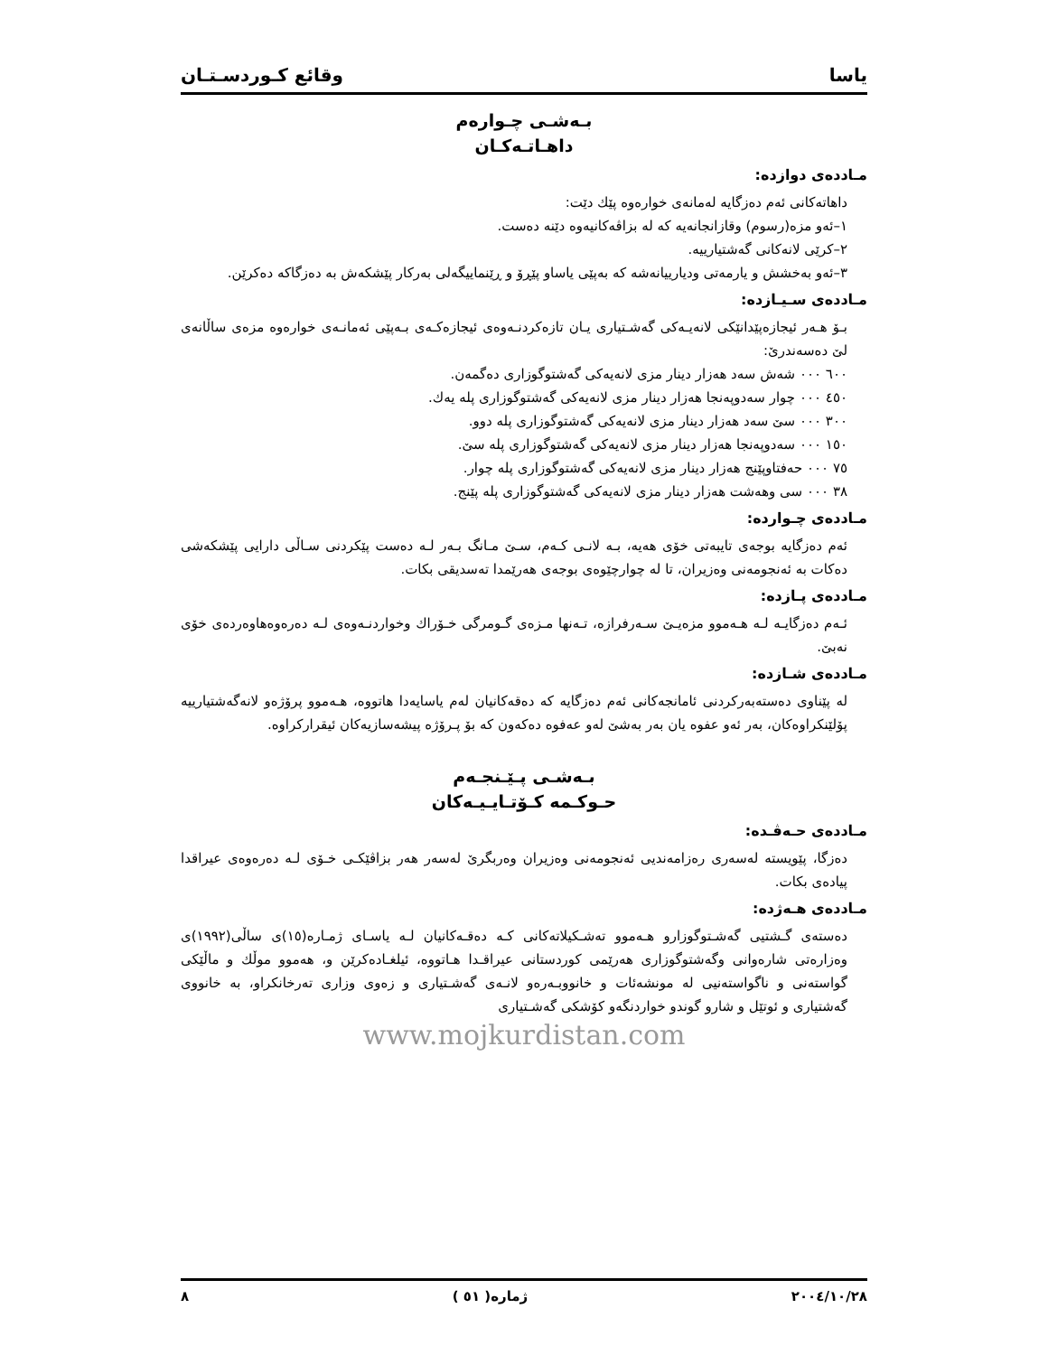یاسا وقائع کـوردسـتـان
بـەشـی چـوارەم
داهـاتـەکـان
مـاددەی دوازدە:
داهاتەکانی ئەم دەزگایە لەمانەی خوارەوە پێك دێت:
١–ئەو مزە(رسوم) وقازانجانەیە کە لە بزاڤەکانیەوە دێنە دەست.
٢–کرێی لانەکانی گەشتیارییە.
٣–ئەو بەخشش و یارمەتی ودیارییانەشە کە بەپێی یاساو پێڕۆ و ڕێنماییگەلی بەرکار پێشکەش بە دەزگاکە دەکرێن.
مـاددەی سـیـازدە:
بـۆ هـەر ئیجازەپێدانێکی لانەیـەکی گەشـتیاری یـان تازەکردنـەوەی ئیجازەکـەی بـەپێی ئەمانـەی خوارەوە مزەی ساڵانەی لێ دەسەندرێ:
٦٠٠ ٠٠٠ شەش سەد هەزار دینار مزی لانەیەکی گەشتوگوزاری دەگمەن.
٤٥٠ ٠٠٠ چوار سەدوپەنجا هەزار دینار مزی لانەیەکی گەشتوگوزاری پلە یەك.
٣٠٠ ٠٠٠ سێ سەد هەزار دینار مزی لانەیەکی گەشتوگوزاری پلە دوو.
١٥٠ ٠٠٠ سەدوپەنجا هەزار دینار مزی لانەیەکی گەشتوگوزاری پلە سێ.
٧٥ ٠٠٠ حەفتاوپێنج هەزار دینار مزی لانەیەکی گەشتوگوزاری پلە چوار.
٣٨ ٠٠٠ سی وهەشت هەزار دینار مزی لانەیەکی گەشتوگوزاری پلە پێنج.
مـاددەی چـواردە:
ئەم دەزگایە بوجەی تایبەتی خۆی هەیە، بـە لانـی کـەم، سـێ مـانگ بـەر لـە دەست پێکردنی سـاڵی دارایی پێشکەشی دەکات بە ئەنجومەنی وەزیران، تا لە چوارچێوەی بوجەی هەرێمدا تەسدیقی بکات.
مـاددەی پـازدە:
ئـەم دەزگایـە لـە هـەموو مزەیـێ سـەرفرازە، تـەنها مـزەی گـومرگی خـۆراك وخواردنـەوەی لـە دەرەوەهاوەردەی خۆی نەبێ.
مـاددەی شـازدە:
لە پێناوی دەستەبەرکردنی ئامانجەکانی ئەم دەزگایە کە دەقەکانیان لەم یاسایەدا هاتووە، هـەموو پرۆژەو لانەگەشتیارییە پۆلێنکراوەکان، بەر ئەو عفوە یان بەر بەشێ لەو عەفوە دەکەون کە بۆ پـرۆژە پیشەسازیەکان ئیقرارکراوە.
بـەشـی پـێـنجـەم
حـوکـمە کـۆتـایـیـەکان
مـاددەی حـەڤـدە:
دەزگا، پێویستە لەسەری رەزامەندیی ئەنجومەنی وەزیران وەربگرێ لەسەر هەر بزاڤێکـی خـۆی لـە دەرەوەی عیراقدا پیادەی بکات.
مـاددەی هـەژدە:
دەستەی گـشتیی گەشـتوگوزارو هـەموو تەشـکیلاتەکانی کـە دەقـەکانیان لـە یاسـای ژمـارە(١٥)ی ساڵی(١٩٩٢)ی وەزارەتی شارەوانی وگەشتوگوزاری هەرێمی کوردستانی عیراقـدا هـاتووە، ئیلغـادەکرێن و، هەموو موڵك و ماڵێکی گواستەنی و ناگواستەنیی لە مونشەئات و خانووبـەرەو لانـەی گەشـتیاری و زەوی وزاری تەرخانکراو، بە خانووی گەشتیاری و ئوتێل و شارو گوندو خواردنگەو کۆشکی گەشـتیاری
www.mojkurdistan.com
٢٠٠٤/١٠/٢٨ ژمارە( ٥١ ) ٨